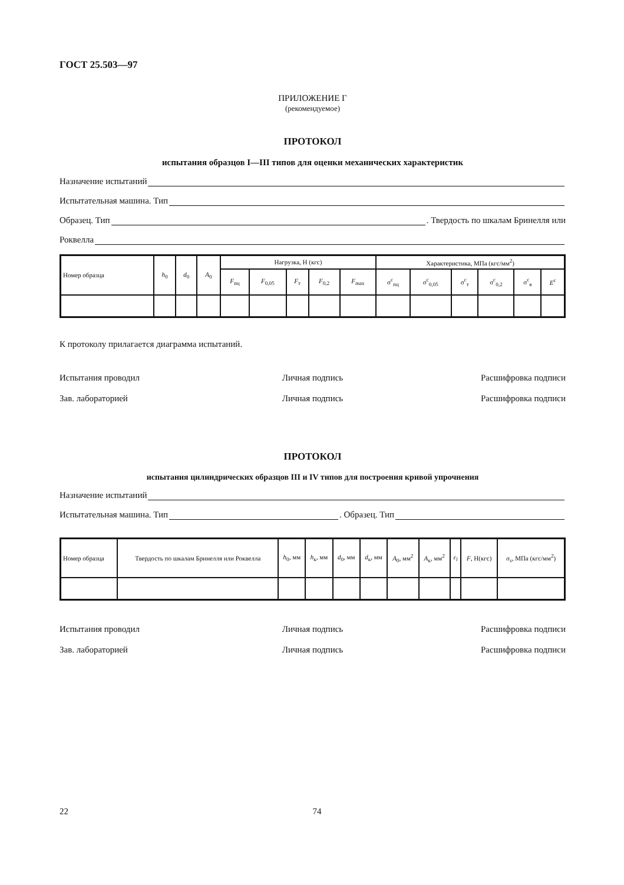ГОСТ 25.503—97
ПРИЛОЖЕНИЕ Г
(рекомендуемое)
ПРОТОКОЛ
испытания образцов I—III типов для оценки механических характеристик
Назначение испытаний
Испытательная машина. Тип
Образец. Тип . Твердость по шкалам Бринелля или
Роквелла
| Номер образца | h<sub>0</sub> | d<sub>0</sub> | A<sub>0</sub> | Нагрузка, Н (кгс) | | | | | Характеристика, МПа (кгс/мм<sup>2</sup>) | | | | | |
| --- | --- | --- | --- | --- | --- | --- | --- | --- | --- | --- | --- | --- | --- | --- |
| | | | | F<sub>пц</sub> | F<sub>0,05</sub> | F<sub>т</sub> | F<sub>0,2</sub> | F<sub>max</sub> | σ<sup>c</sup><sub>пц</sub> | σ<sup>c</sup><sub>0,05</sub> | σ<sup>c</sup><sub>т</sub> | σ<sup>c</sup><sub>0,2</sub> | σ<sup>c</sup><sub>в</sub> | E<sup>c</sup> |
К протоколу прилагается диаграмма испытаний.
Испытания проводил Личная подпись Расшифровка подписи
Зав. лабораторией Личная подпись Расшифровка подписи
ПРОТОКОЛ
испытания цилиндрических образцов III и IV типов для построения кривой упрочнения
Назначение испытаний
Испытательная машина. Тип . Образец. Тип
| Номер образца | Твердость по шкалам Бринелля или Роквелла | h<sub>0</sub>, мм | h<sub>к</sub>, мм | d<sub>0</sub>, мм | d<sub>к</sub>, мм | A<sub>0</sub>, мм<sup>2</sup> | A<sub>к</sub>, мм<sup>2</sup> | ε<sub>l</sub> | F , Н(кгс) | σ<sub>s</sub>, МПа (кгс/мм<sup>2</sup>) |
| --- | --- | --- | --- | --- | --- | --- | --- | --- | --- | --- |
Испытания проводил Личная подпись Расшифровка подписи
Зав. лабораторией Личная подпись Расшифровка подписи
22 74